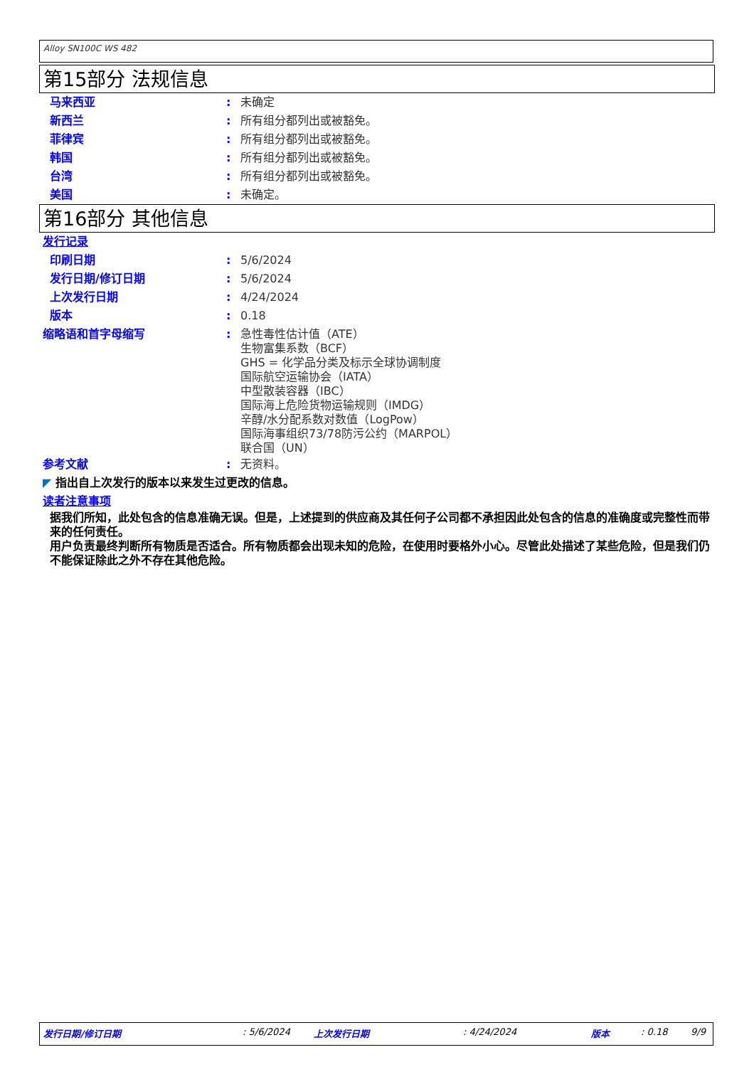Alloy SN100C WS 482
第15部分 法规信息
马来西亚 :
未确定
新西兰 :
所有组分都列出或被豁免。
菲律宾 :
所有组分都列出或被豁免。
韩国 :
所有组分都列出或被豁免。
台湾 :
所有组分都列出或被豁免。
美国 :
未确定。
第16部分 其他信息
发行记录
印刷日期 :
5/6/2024
发行日期/修订日期 :
5/6/2024
上次发行日期 :
4/24/2024
版本 :
0.18
缩略语和首字母缩写 :
急性毒性估计值（ATE）
生物富集系数（BCF）
GHS = 化学品分类及标示全球协调制度
国际航空运输协会（IATA）
中型散装容器（IBC）
国际海上危险货物运输规则（IMDG）
辛醇/水分配系数对数值（LogPow）
国际海事组织73/78防污公约（MARPOL）
联合国（UN）
参考文献 :
无资料。
◤ 指出自上次发行的版本以来发生过更改的信息。
读者注意事项
据我们所知，此处包含的信息准确无误。但是，上述提到的供应商及其任何子公司都不承担因此处包含的信息的准确度或完整性而带来的任何责任。
用户负责最终判断所有物质是否适合。所有物质都会出现未知的危险，在使用时要格外小心。尽管此处描述了某些危险，但是我们仍不能保证除此之外不存在其他危险。
发行日期/修订日期: 5/6/2024 上次发行日期: 4/24/2024 版本: 0.18 9/9